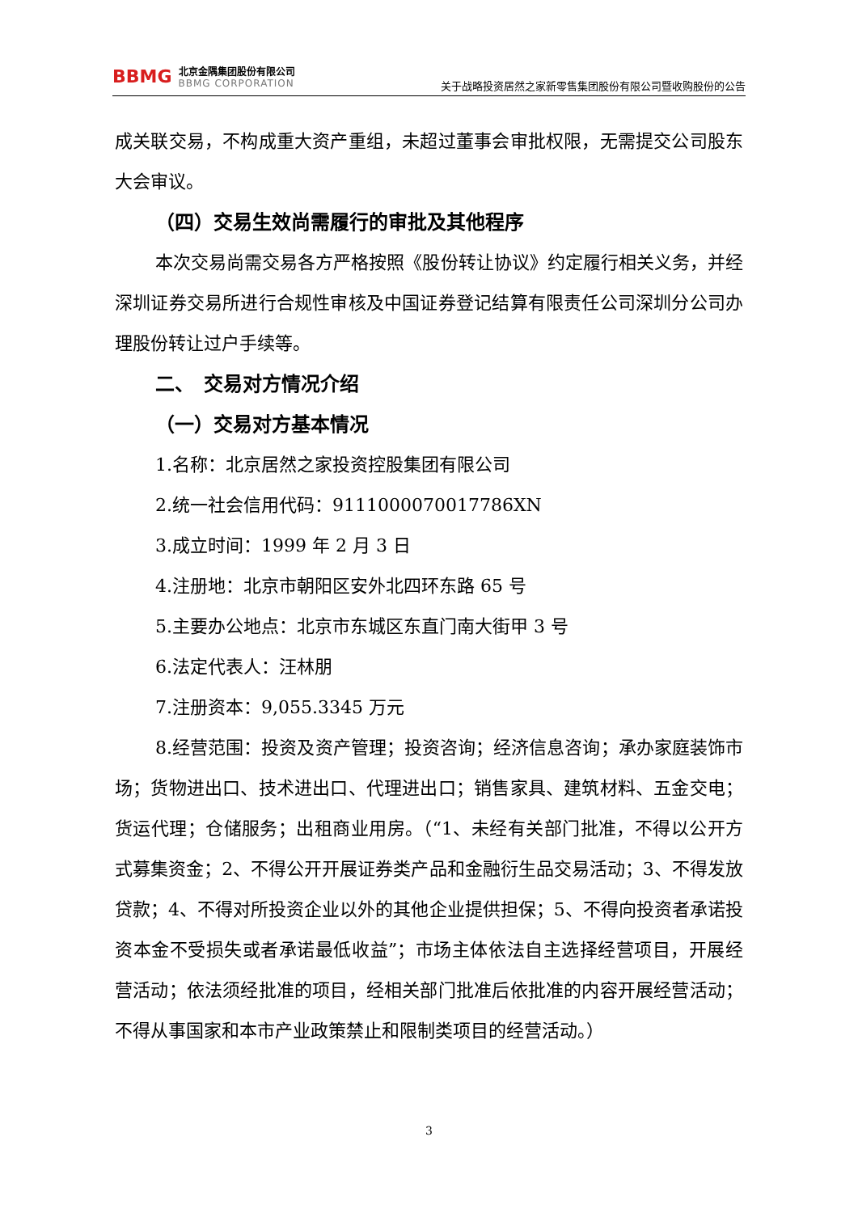BBMG
北京金隅集团股份有限公司
BBMG CORPORATION
关于战略投资居然之家新零售集团股份有限公司暨收购股份的公告
成关联交易，不构成重大资产重组，未超过董事会审批权限，无需提交公司股东大会审议。
（四）交易生效尚需履行的审批及其他程序
本次交易尚需交易各方严格按照《股份转让协议》约定履行相关义务，并经深圳证券交易所进行合规性审核及中国证券登记结算有限责任公司深圳分公司办理股份转让过户手续等。
二、　交易对方情况介绍
（一）交易对方基本情况
1.名称：北京居然之家投资控股集团有限公司
2.统一社会信用代码：9111000070017786XN
3.成立时间：1999 年 2 月 3 日
4.注册地：北京市朝阳区安外北四环东路 65 号
5.主要办公地点：北京市东城区东直门南大街甲 3 号
6.法定代表人：汪林朋
7.注册资本：9,055.3345 万元
8.经营范围：投资及资产管理；投资咨询；经济信息咨询；承办家庭装饰市场；货物进出口、技术进出口、代理进出口；销售家具、建筑材料、五金交电；货运代理；仓储服务；出租商业用房。（“1、未经有关部门批准，不得以公开方式募集资金；2、不得公开开展证券类产品和金融衍生品交易活动；3、不得发放贷款；4、不得对所投资企业以外的其他企业提供担保；5、不得向投资者承诺投资本金不受损失或者承诺最低收益”；市场主体依法自主选择经营项目，开展经营活动；依法须经批准的项目，经相关部门批准后依批准的内容开展经营活动；不得从事国家和本市产业政策禁止和限制类项目的经营活动。）
3